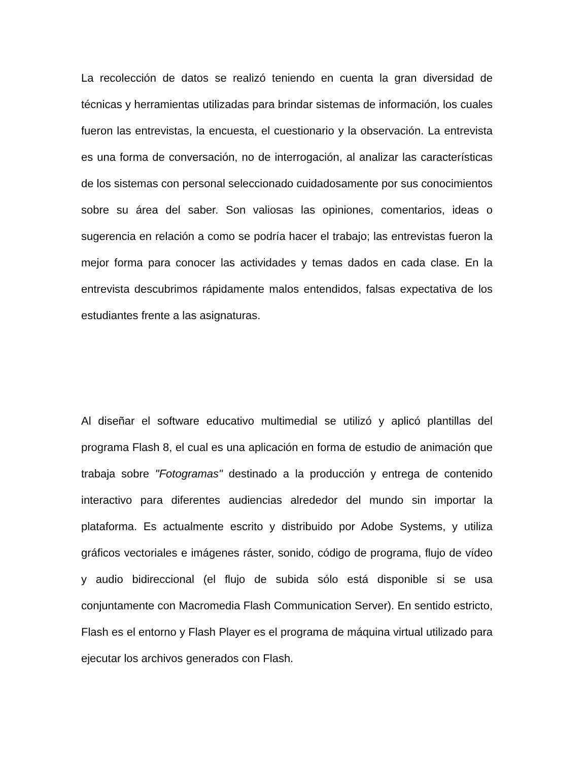La recolección de datos se realizó teniendo en cuenta la gran diversidad de técnicas y herramientas utilizadas para brindar sistemas de información, los cuales fueron las entrevistas, la encuesta, el cuestionario y la observación. La entrevista es una forma de conversación, no de interrogación, al analizar las características de los sistemas con personal seleccionado cuidadosamente por sus conocimientos sobre su área del saber. Son valiosas las opiniones, comentarios, ideas o sugerencia en relación a como se podría hacer el trabajo; las entrevistas fueron la mejor forma para conocer las actividades y temas dados en cada clase. En la entrevista descubrimos rápidamente malos entendidos, falsas expectativa de los estudiantes frente a las asignaturas.
Al diseñar el software educativo multimedial se utilizó y aplicó plantillas del programa Flash 8, el cual es una aplicación en forma de estudio de animación que trabaja sobre "Fotogramas" destinado a la producción y entrega de contenido interactivo para diferentes audiencias alrededor del mundo sin importar la plataforma. Es actualmente escrito y distribuido por Adobe Systems, y utiliza gráficos vectoriales e imágenes ráster, sonido, código de programa, flujo de vídeo y audio bidireccional (el flujo de subida sólo está disponible si se usa conjuntamente con Macromedia Flash Communication Server). En sentido estricto, Flash es el entorno y Flash Player es el programa de máquina virtual utilizado para ejecutar los archivos generados con Flash.